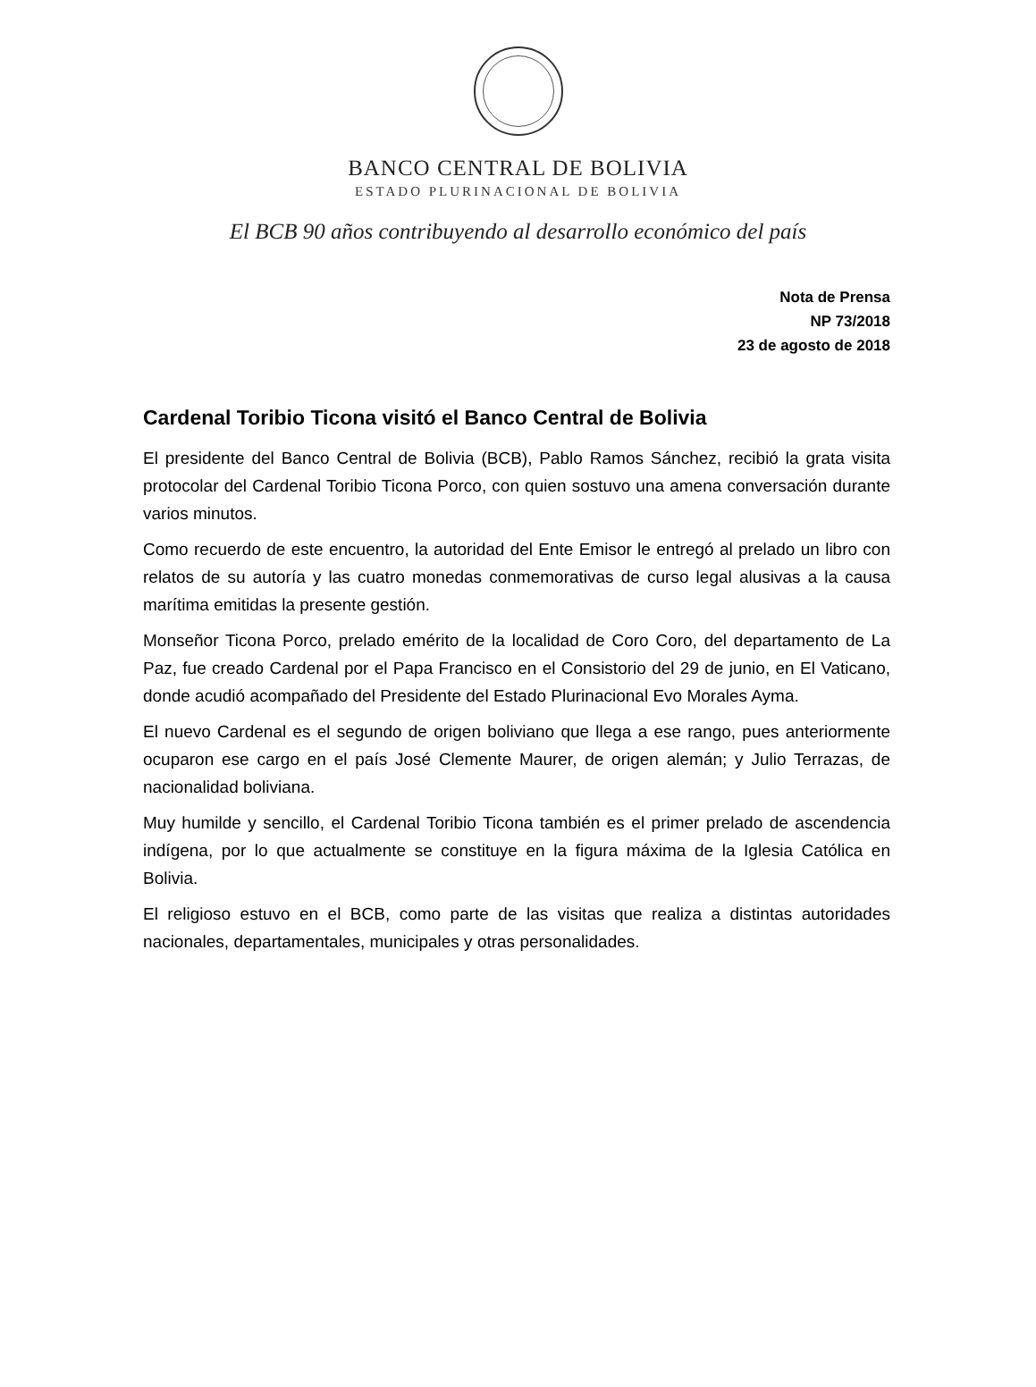BANCO CENTRAL DE BOLIVIA
ESTADO PLURINACIONAL DE BOLIVIA
El BCB 90 años contribuyendo al desarrollo económico del país
Nota de Prensa
NP 73/2018
23 de agosto de 2018
Cardenal Toribio Ticona visitó el Banco Central de Bolivia
El presidente del Banco Central de Bolivia (BCB), Pablo Ramos Sánchez, recibió la grata visita protocolar del Cardenal Toribio Ticona Porco, con quien sostuvo una amena conversación durante varios minutos.
Como recuerdo de este encuentro, la autoridad del Ente Emisor le entregó al prelado un libro con relatos de su autoría y las cuatro monedas conmemorativas de curso legal alusivas a la causa marítima emitidas la presente gestión.
Monseñor Ticona Porco, prelado emérito de la localidad de Coro Coro, del departamento de La Paz, fue creado Cardenal por el Papa Francisco en el Consistorio del 29 de junio, en El Vaticano, donde acudió acompañado del Presidente del Estado Plurinacional Evo Morales Ayma.
El nuevo Cardenal es el segundo de origen boliviano que llega a ese rango, pues anteriormente ocuparon ese cargo en el país José Clemente Maurer, de origen alemán; y Julio Terrazas, de nacionalidad boliviana.
Muy humilde y sencillo, el Cardenal Toribio Ticona también es el primer prelado de ascendencia indígena, por lo que actualmente se constituye en la figura máxima de la Iglesia Católica en Bolivia.
El religioso estuvo en el BCB, como parte de las visitas que realiza a distintas autoridades nacionales, departamentales, municipales y otras personalidades.